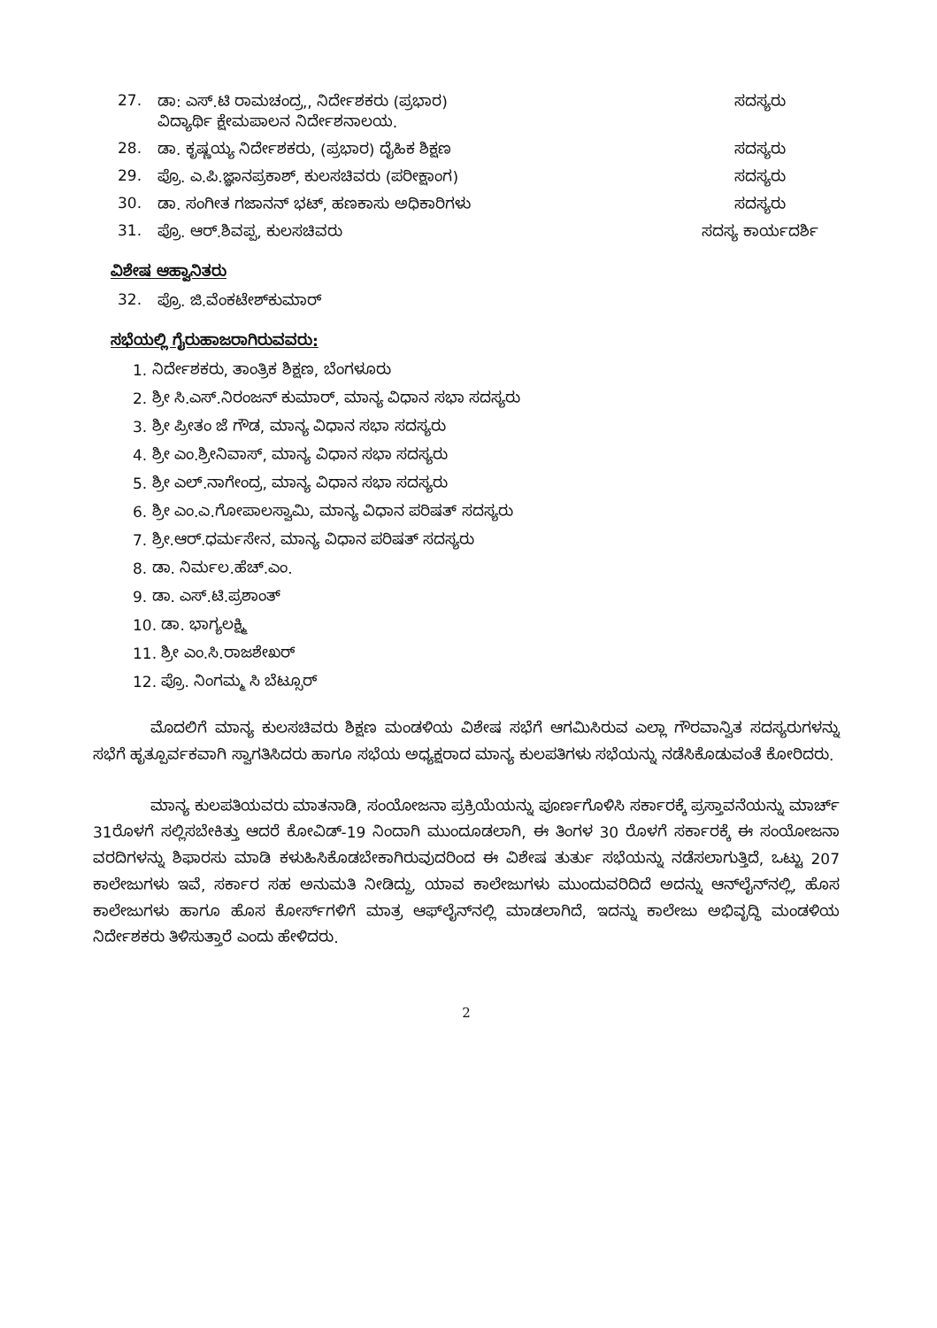27. ಡಾ: ಎಸ್.ಟಿ ರಾಮಚಂದ್ರ,, ನಿರ್ದೇಶಕರು (ಪ್ರಭಾರ)
ವಿದ್ಯಾರ್ಥಿ ಕ್ಷೇಮಪಾಲನ ನಿರ್ದೇಶನಾಲಯ. ಸದಸ್ಯರು
28. ಡಾ. ಕೃಷ್ಣಯ್ಯ ನಿರ್ದೇಶಕರು, (ಪ್ರಭಾರ) ದೈಹಿಕ ಶಿಕ್ಷಣ ಸದಸ್ಯರು
29. ಪ್ರೊ. ಎ.ಪಿ.ಜ್ಞಾನಪ್ರಕಾಶ್, ಕುಲಸಚಿವರು (ಪರೀಕ್ಷಾಂಗ) ಸದಸ್ಯರು
30. ಡಾ. ಸಂಗೀತ ಗಜಾನನ್ ಭಟ್, ಹಣಕಾಸು ಅಧಿಕಾರಿಗಳು ಸದಸ್ಯರು
31. ಪ್ರೊ. ಆರ್.ಶಿವಪ್ಪ, ಕುಲಸಚಿವರು ಸದಸ್ಯ ಕಾರ್ಯದರ್ಶಿ
ವಿಶೇಷ ಆಹ್ವಾನಿತರು
32. ಪ್ರೊ. ಜಿ.ವೆಂಕಟೇಶ್‌ಕುಮಾರ್
ಸಭೆಯಲ್ಲಿ ಗೈರುಹಾಜರಾಗಿರುವವರು:
1. ನಿರ್ದೇಶಕರು, ತಾಂತ್ರಿಕ ಶಿಕ್ಷಣ, ಬೆಂಗಳೂರು
2. ಶ್ರೀ ಸಿ.ಎಸ್.ನಿರಂಜನ್ ಕುಮಾರ್, ಮಾನ್ಯ ವಿಧಾನ ಸಭಾ ಸದಸ್ಯರು
3. ಶ್ರೀ ಪ್ರೀತಂ ಜೆ ಗೌಡ, ಮಾನ್ಯ ವಿಧಾನ ಸಭಾ ಸದಸ್ಯರು
4. ಶ್ರೀ ಎಂ.ಶ್ರೀನಿವಾಸ್, ಮಾನ್ಯ ವಿಧಾನ ಸಭಾ ಸದಸ್ಯರು
5. ಶ್ರೀ ಎಲ್.ನಾಗೇಂದ್ರ, ಮಾನ್ಯ ವಿಧಾನ ಸಭಾ ಸದಸ್ಯರು
6. ಶ್ರೀ ಎಂ.ಎ.ಗೋಪಾಲಸ್ವಾಮಿ, ಮಾನ್ಯ ವಿಧಾನ ಪರಿಷತ್ ಸದಸ್ಯರು
7. ಶ್ರೀ.ಆರ್.ಧರ್ಮಸೇನ, ಮಾನ್ಯ ವಿಧಾನ ಪರಿಷತ್ ಸದಸ್ಯರು
8. ಡಾ. ನಿರ್ಮಲ.ಹೆಚ್.ಎಂ.
9. ಡಾ. ಎಸ್.ಟಿ.ಪ್ರಶಾಂತ್
10. ಡಾ. ಭಾಗ್ಯಲಕ್ಷ್ಮಿ
11. ಶ್ರೀ ಎಂ.ಸಿ.ರಾಜಶೇಖರ್
12. ಪ್ರೊ. ನಿಂಗಮ್ಮ ಸಿ ಬೆಟ್ಸೂರ್
ಮೊದಲಿಗೆ ಮಾನ್ಯ ಕುಲಸಚಿವರು ಶಿಕ್ಷಣ ಮಂಡಳಿಯ ವಿಶೇಷ ಸಭೆಗೆ ಆಗಮಿಸಿರುವ ಎಲ್ಲಾ ಗೌರವಾನ್ವಿತ ಸದಸ್ಯರುಗಳನ್ನು ಸಭೆಗೆ ಹೃತ್ಪೂರ್ವಕವಾಗಿ ಸ್ವಾಗತಿಸಿದರು ಹಾಗೂ ಸಭೆಯ ಅಧ್ಯಕ್ಷರಾದ ಮಾನ್ಯ ಕುಲಪತಿಗಳು ಸಭೆಯನ್ನು ನಡೆಸಿಕೊಡುವಂತೆ ಕೋರಿದರು.
ಮಾನ್ಯ ಕುಲಪತಿಯವರು ಮಾತನಾಡಿ, ಸಂಯೋಜನಾ ಪ್ರಕ್ರಿಯೆಯನ್ನು ಪೂರ್ಣಗೊಳಿಸಿ ಸರ್ಕಾರಕ್ಕೆ ಪ್ರಸ್ತಾವನೆಯನ್ನು ಮಾರ್ಚ್ 31ರೊಳಗೆ ಸಲ್ಲಿಸಬೇಕಿತ್ತು ಆದರೆ ಕೋವಿಡ್-19 ನಿಂದಾಗಿ ಮುಂದೂಡಲಾಗಿ, ಈ ತಿಂಗಳ 30 ರೊಳಗೆ ಸರ್ಕಾರಕ್ಕೆ ಈ ಸಂಯೋಜನಾ ವರದಿಗಳನ್ನು ಶಿಫಾರಸು ಮಾಡಿ ಕಳುಹಿಸಿಕೊಡಬೇಕಾಗಿರುವುದರಿಂದ ಈ ವಿಶೇಷ ತುರ್ತು ಸಭೆಯನ್ನು ನಡೆಸಲಾಗುತ್ತಿದೆ, ಒಟ್ಟು 207 ಕಾಲೇಜುಗಳು ಇವೆ, ಸರ್ಕಾರ ಸಹ ಅನುಮತಿ ನೀಡಿದ್ದು, ಯಾವ ಕಾಲೇಜುಗಳು ಮುಂದುವರಿದಿದೆ ಅದನ್ನು ಆನ್‌ಲೈನ್‌ನಲ್ಲಿ, ಹೊಸ ಕಾಲೇಜುಗಳು ಹಾಗೂ ಹೊಸ ಕೋರ್ಸ್‌ಗಳಿಗೆ ಮಾತ್ರ ಆಫ್‌ಲೈನ್‌ನಲ್ಲಿ ಮಾಡಲಾಗಿದೆ, ಇದನ್ನು ಕಾಲೇಜು ಅಭಿವೃದ್ಧಿ ಮಂಡಳಿಯ ನಿರ್ದೇಶಕರು ತಿಳಿಸುತ್ತಾರೆ ಎಂದು ಹೇಳಿದರು.
2